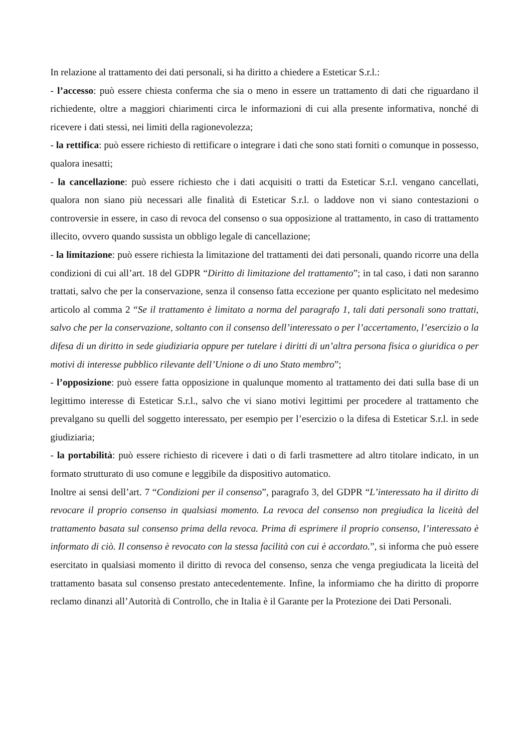In relazione al trattamento dei dati personali, si ha diritto a chiedere a Esteticar S.r.l.:
- l’accesso: può essere chiesta conferma che sia o meno in essere un trattamento di dati che riguardano il richiedente, oltre a maggiori chiarimenti circa le informazioni di cui alla presente informativa, nonché di ricevere i dati stessi, nei limiti della ragionevolezza;
- la rettifica: può essere richiesto di rettificare o integrare i dati che sono stati forniti o comunque in possesso, qualora inesatti;
- la cancellazione: può essere richiesto che i dati acquisiti o tratti da Esteticar S.r.l. vengano cancellati, qualora non siano più necessari alle finalità di Esteticar S.r.l. o laddove non vi siano contestazioni o controversie in essere, in caso di revoca del consenso o sua opposizione al trattamento, in caso di trattamento illecito, ovvero quando sussista un obbligo legale di cancellazione;
- la limitazione: può essere richiesta la limitazione del trattamenti dei dati personali, quando ricorre una della condizioni di cui all’art. 18 del GDPR “Diritto di limitazione del trattamento”; in tal caso, i dati non saranno trattati, salvo che per la conservazione, senza il consenso fatta eccezione per quanto esplicitato nel medesimo articolo al comma 2 “Se il trattamento è limitato a norma del paragrafo 1, tali dati personali sono trattati, salvo che per la conservazione, soltanto con il consenso dell’interessato o per l’accertamento, l’esercizio o la difesa di un diritto in sede giudiziaria oppure per tutelare i diritti di un’altra persona fisica o giuridica o per motivi di interesse pubblico rilevante dell’Unione o di uno Stato membro”;
- l’opposizione: può essere fatta opposizione in qualunque momento al trattamento dei dati sulla base di un legittimo interesse di Esteticar S.r.l., salvo che vi siano motivi legittimi per procedere al trattamento che prevalgano su quelli del soggetto interessato, per esempio per l’esercizio o la difesa di Esteticar S.r.l. in sede giudiziaria;
- la portabilità: può essere richiesto di ricevere i dati o di farli trasmettere ad altro titolare indicato, in un formato strutturato di uso comune e leggibile da dispositivo automatico.
Inoltre ai sensi dell’art. 7 “Condizioni per il consenso”, paragrafo 3, del GDPR “L’interessato ha il diritto di revocare il proprio consenso in qualsiasi momento. La revoca del consenso non pregiudica la liceità del trattamento basata sul consenso prima della revoca. Prima di esprimere il proprio consenso, l’interessato è informato di ciò. Il consenso è revocato con la stessa facilità con cui è accordato.”, si informa che può essere esercitato in qualsiasi momento il diritto di revoca del consenso, senza che venga pregiudicata la liceità del trattamento basata sul consenso prestato antecedentemente. Infine, la informiamo che ha diritto di proporre reclamo dinanzi all’Autorità di Controllo, che in Italia è il Garante per la Protezione dei Dati Personali.